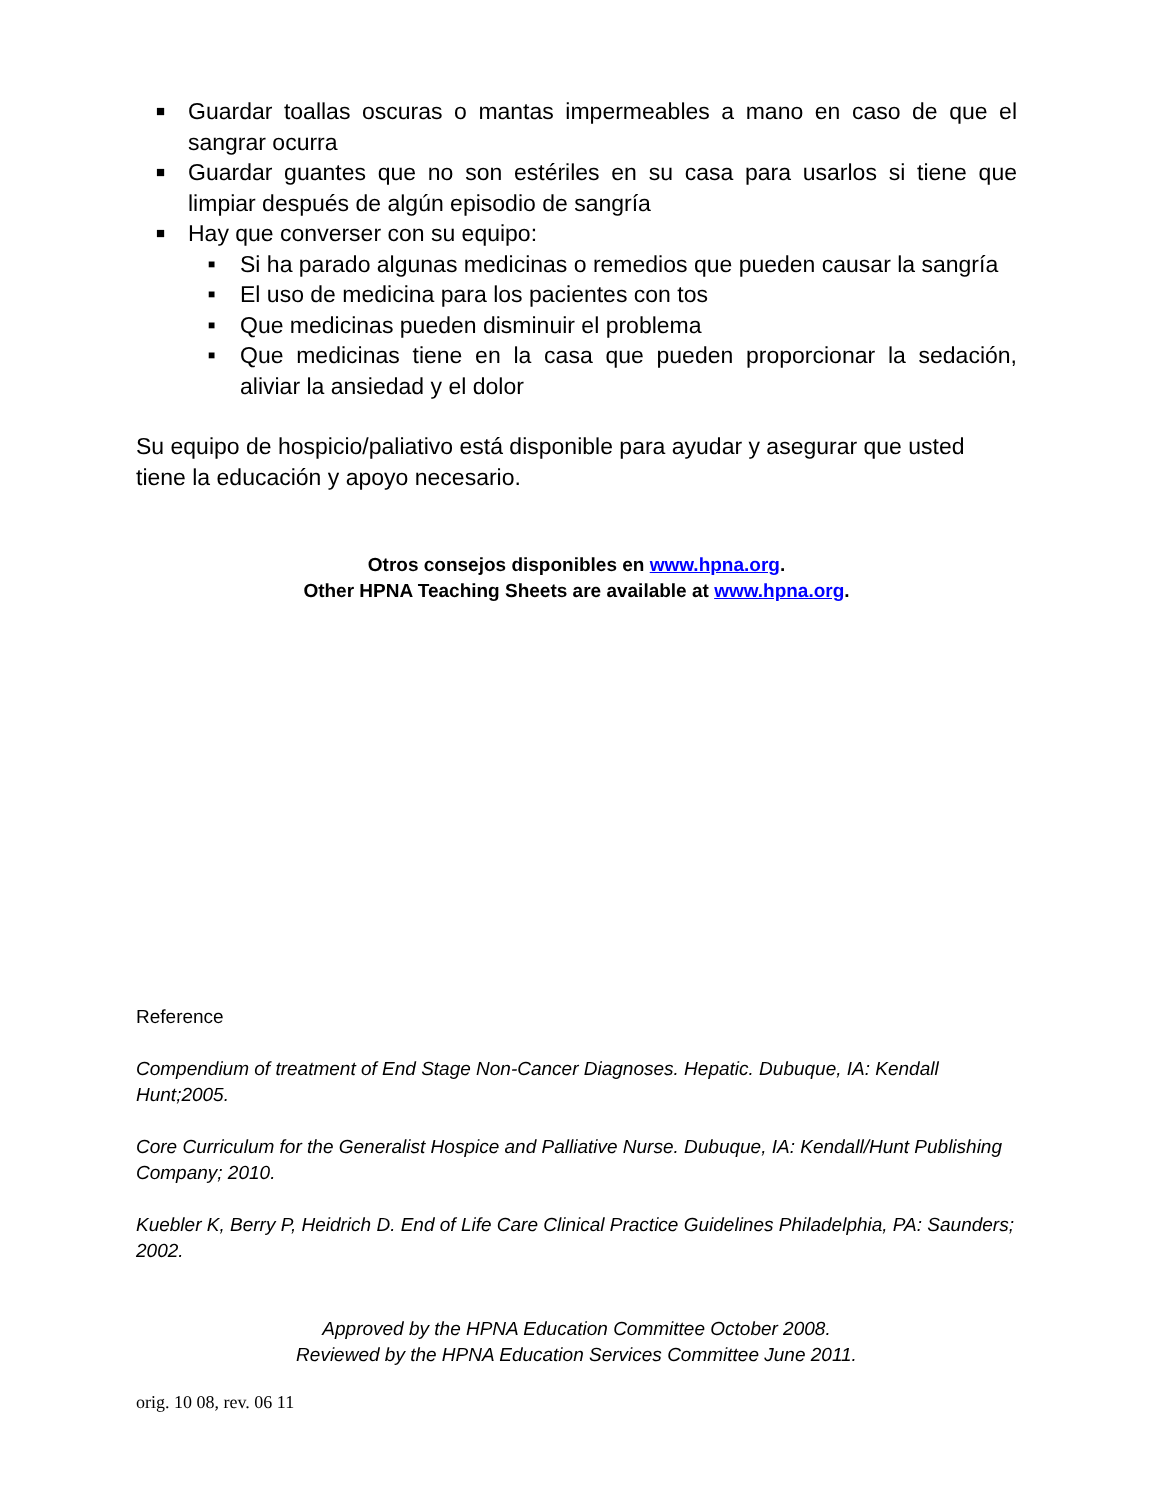■ Guardar toallas oscuras o mantas impermeables a mano en caso de que el sangrar ocurra
■ Guardar guantes que no son estériles en su casa para usarlos si tiene que limpiar después de algún episodio de sangría
■ Hay que converser con su equipo:
■ Si ha parado algunas medicinas o remedios que pueden causar la sangría
■ El uso de medicina para los pacientes con tos
■ Que medicinas pueden disminuir el problema
■ Que medicinas tiene en la casa que pueden proporcionar la sedación, aliviar la ansiedad y el dolor
Su equipo de hospicio/paliativo está disponible para ayudar y asegurar que usted tiene la educación y apoyo necesario.
Otros consejos disponibles en www.hpna.org.
Other HPNA Teaching Sheets are available at www.hpna.org.
Reference
Compendium of treatment of End Stage Non-Cancer Diagnoses. Hepatic. Dubuque, IA: Kendall Hunt;2005.
Core Curriculum for the Generalist Hospice and Palliative Nurse. Dubuque, IA: Kendall/Hunt Publishing Company; 2010.
Kuebler K, Berry P, Heidrich D. End of Life Care Clinical Practice Guidelines Philadelphia, PA: Saunders; 2002.
Approved by the HPNA Education Committee October 2008.
Reviewed by the HPNA Education Services Committee June 2011.
orig. 10 08, rev. 06 11